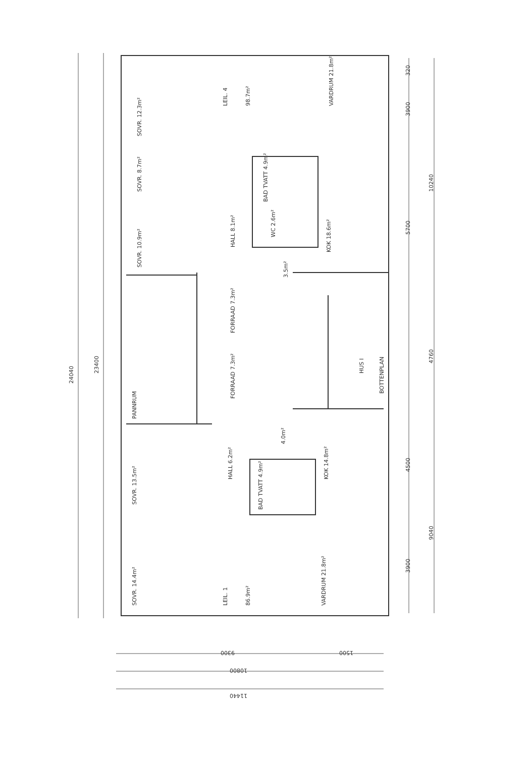LEIL. 4
98.7m²
VARDRUM 21.8m²
SOVR. 12.3m²
SOVR. 8.7m²
SOVR. 10.9m²
BAD TVATT 4.9m²
WC 2.6m²
HALL 8.1m²
KOK 18.6m²
3.5m²
FORRAAD 7.3m²
FORRAAD 7.3m²
HUS I
BOTTENPLAN
PANNRUM
4.0m²
HALL 6.2m²
KOK 14.8m²
BAD TVATT 4.9m²
SOVR. 13.5m²
SOVR. 14.4m²
LEIL. 1
86.9m²
VARDRUM 21.8m²
24040
23400
320
3900
5700
10240
4760
4500
3900
9040
9300
1500
10800
11440